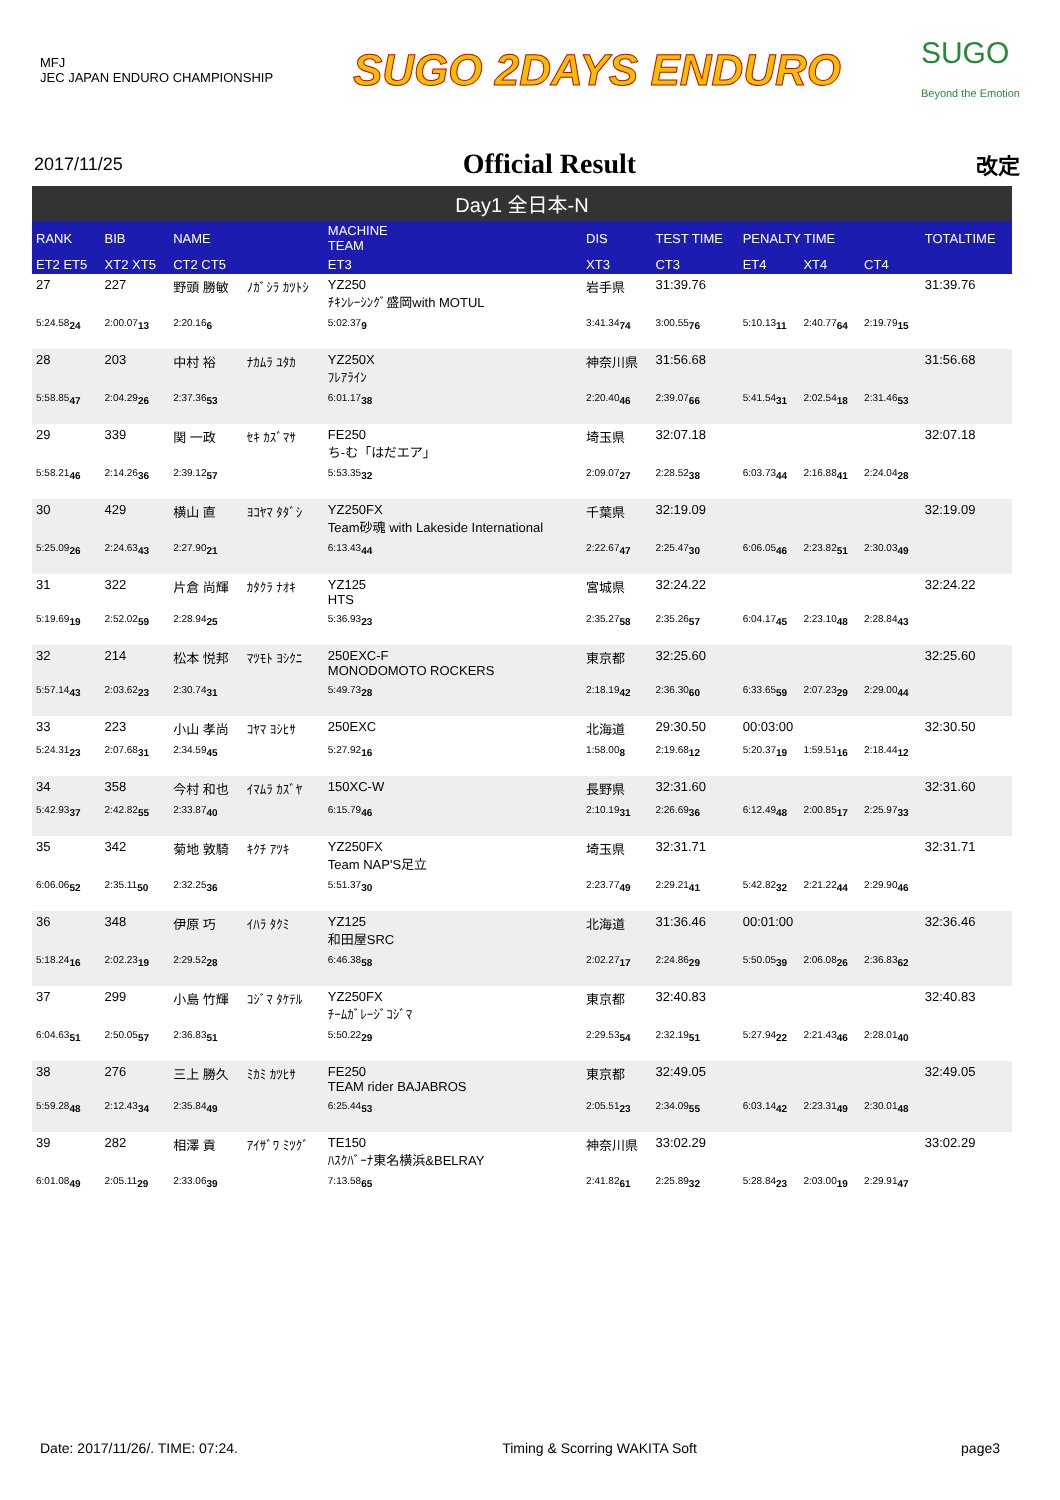MFJ
JEC JAPAN ENDURO CHAMPIONSHIP
SUGO 2DAYS ENDURO
SUGO
Beyond the Emotion
2017/11/25 Official Result 改定
Day1 全日本-N
| RANK | BIB | NAME | | MACHINE TEAM | DIS | TEST TIME | | PENALTY TIME | | | TOTALTIME |
| --- | --- | --- | --- | --- | --- | --- | --- | --- | --- | --- | --- |
| ET2 ET5 | XT2 XT5 | CT2 CT5 | | ET3 | XT3 | CT3 | | ET4 | XT4 | CT4 | |
| 27 | 227 | 野頭 勝敏 | ﾉｶﾞｼﾗ ｶﾂﾄｼ | YZ250 ﾁｷﾝﾚｰｼﾝｸﾞ盛岡with MOTUL | 岩手県 | 31:39.76 | | | | | 31:39.76 |
| 5:24.58<sub>24</sub> | 2:00.07<sub>13</sub> | 2:20.16<sub>6</sub> | | 5:02.37<sub>9</sub> | 3:41.34<sub>74</sub> | 3:00.55<sub>76</sub> | | 5:10.13<sub>11</sub> | 2:40.77<sub>64</sub> | 2:19.79<sub>15</sub> | |
| 28 | 203 | 中村 裕 | ﾅｶﾑﾗ ﾕﾀｶ | YZ250X ﾌﾚｱﾗｲﾝ | 神奈川県 | 31:56.68 | | | | | 31:56.68 |
| 5:58.85<sub>47</sub> | 2:04.29<sub>26</sub> | 2:37.36<sub>53</sub> | | 6:01.17<sub>38</sub> | 2:20.40<sub>46</sub> | 2:39.07<sub>66</sub> | | 5:41.54<sub>31</sub> | 2:02.54<sub>18</sub> | 2:31.46<sub>53</sub> | |
| 29 | 339 | 関 一政 | ｾｷ ｶｽﾞﾏｻ | FE250 ち-む「はだエア」 | 埼玉県 | 32:07.18 | | | | | 32:07.18 |
| 5:58.21<sub>46</sub> | 2:14.26<sub>36</sub> | 2:39.12<sub>57</sub> | | 5:53.35<sub>32</sub> | 2:09.07<sub>27</sub> | 2:28.52<sub>38</sub> | | 6:03.73<sub>44</sub> | 2:16.88<sub>41</sub> | 2:24.04<sub>28</sub> | |
| 30 | 429 | 横山 直 | ﾖｺﾔﾏ ﾀﾀﾞｼ | YZ250FX Team砂魂 with Lakeside International | 千葉県 | 32:19.09 | | | | | 32:19.09 |
| 5:25.09<sub>26</sub> | 2:24.63<sub>43</sub> | 2:27.90<sub>21</sub> | | 6:13.43<sub>44</sub> | 2:22.67<sub>47</sub> | 2:25.47<sub>30</sub> | | 6:06.05<sub>46</sub> | 2:23.82<sub>51</sub> | 2:30.03<sub>49</sub> | |
| 31 | 322 | 片倉 尚輝 | ｶﾀｸﾗ ﾅｵｷ | YZ125 HTS | 宮城県 | 32:24.22 | | | | | 32:24.22 |
| 5:19.69<sub>19</sub> | 2:52.02<sub>59</sub> | 2:28.94<sub>25</sub> | | 5:36.93<sub>23</sub> | 2:35.27<sub>58</sub> | 2:35.26<sub>57</sub> | | 6:04.17<sub>45</sub> | 2:23.10<sub>48</sub> | 2:28.84<sub>43</sub> | |
| 32 | 214 | 松本 悦邦 | ﾏﾂﾓﾄ ﾖｼｸﾆ | 250EXC-F MONODOMOTO ROCKERS | 東京都 | 32:25.60 | | | | | 32:25.60 |
| 5:57.14<sub>43</sub> | 2:03.62<sub>23</sub> | 2:30.74<sub>31</sub> | | 5:49.73<sub>28</sub> | 2:18.19<sub>42</sub> | 2:36.30<sub>60</sub> | | 6:33.65<sub>59</sub> | 2:07.23<sub>29</sub> | 2:29.00<sub>44</sub> | |
| 33 | 223 | 小山 孝尚 | ｺﾔﾏ ﾖｼﾋｻ | 250EXC | 北海道 | 29:30.50 | | 00:03:00 | | | 32:30.50 |
| 5:24.31<sub>23</sub> | 2:07.68<sub>31</sub> | 2:34.59<sub>45</sub> | | 5:27.92<sub>16</sub> | 1:58.00<sub>8</sub> | 2:19.68<sub>12</sub> | | 5:20.37<sub>19</sub> | 1:59.51<sub>16</sub> | 2:18.44<sub>12</sub> | |
| 34 | 358 | 今村 和也 | ｲﾏﾑﾗ ｶｽﾞﾔ | 150XC-W | 長野県 | 32:31.60 | | | | | 32:31.60 |
| 5:42.93<sub>37</sub> | 2:42.82<sub>55</sub> | 2:33.87<sub>40</sub> | | 6:15.79<sub>46</sub> | 2:10.19<sub>31</sub> | 2:26.69<sub>36</sub> | | 6:12.49<sub>48</sub> | 2:00.85<sub>17</sub> | 2:25.97<sub>33</sub> | |
| 35 | 342 | 菊地 敦騎 | ｷｸﾁ ｱﾂｷ | YZ250FX Team NAP'S足立 | 埼玉県 | 32:31.71 | | | | | 32:31.71 |
| 6:06.06<sub>52</sub> | 2:35.11<sub>50</sub> | 2:32.25<sub>36</sub> | | 5:51.37<sub>30</sub> | 2:23.77<sub>49</sub> | 2:29.21<sub>41</sub> | | 5:42.82<sub>32</sub> | 2:21.22<sub>44</sub> | 2:29.90<sub>46</sub> | |
| 36 | 348 | 伊原 巧 | ｲﾊﾗ ﾀｸﾐ | YZ125 和田屋SRC | 北海道 | 31:36.46 | | 00:01:00 | | | 32:36.46 |
| 5:18.24<sub>16</sub> | 2:02.23<sub>19</sub> | 2:29.52<sub>28</sub> | | 6:46.38<sub>58</sub> | 2:02.27<sub>17</sub> | 2:24.86<sub>29</sub> | | 5:50.05<sub>39</sub> | 2:06.08<sub>26</sub> | 2:36.83<sub>62</sub> | |
| 37 | 299 | 小島 竹輝 | ｺｼﾞﾏ ﾀｹﾃﾙ | YZ250FX ﾁｰﾑｶﾞﾚｰｼﾞｺｼﾞﾏ | 東京都 | 32:40.83 | | | | | 32:40.83 |
| 6:04.63<sub>51</sub> | 2:50.05<sub>57</sub> | 2:36.83<sub>51</sub> | | 5:50.22<sub>29</sub> | 2:29.53<sub>54</sub> | 2:32.19<sub>51</sub> | | 5:27.94<sub>22</sub> | 2:21.43<sub>46</sub> | 2:28.01<sub>40</sub> | |
| 38 | 276 | 三上 勝久 | ﾐｶﾐ ｶﾂﾋｻ | FE250 TEAM rider BAJABROS | 東京都 | 32:49.05 | | | | | 32:49.05 |
| 5:59.28<sub>48</sub> | 2:12.43<sub>34</sub> | 2:35.84<sub>49</sub> | | 6:25.44<sub>53</sub> | 2:05.51<sub>23</sub> | 2:34.09<sub>55</sub> | | 6:03.14<sub>42</sub> | 2:23.31<sub>49</sub> | 2:30.01<sub>48</sub> | |
| 39 | 282 | 相澤 貢 | ｱｲｻﾞﾜ ﾐﾂｸﾞ | TE150 ﾊｽｸﾊﾞｰﾅ東名横浜&BELRAY | 神奈川県 | 33:02.29 | | | | | 33:02.29 |
| 6:01.08<sub>49</sub> | 2:05.11<sub>29</sub> | 2:33.06<sub>39</sub> | | 7:13.58<sub>65</sub> | 2:41.82<sub>61</sub> | 2:25.89<sub>32</sub> | | 5:28.84<sub>23</sub> | 2:03.00<sub>19</sub> | 2:29.91<sub>47</sub> | |
Date: 2017/11/26/. TIME: 07:24. Timing & Scorring WAKITA Soft page3